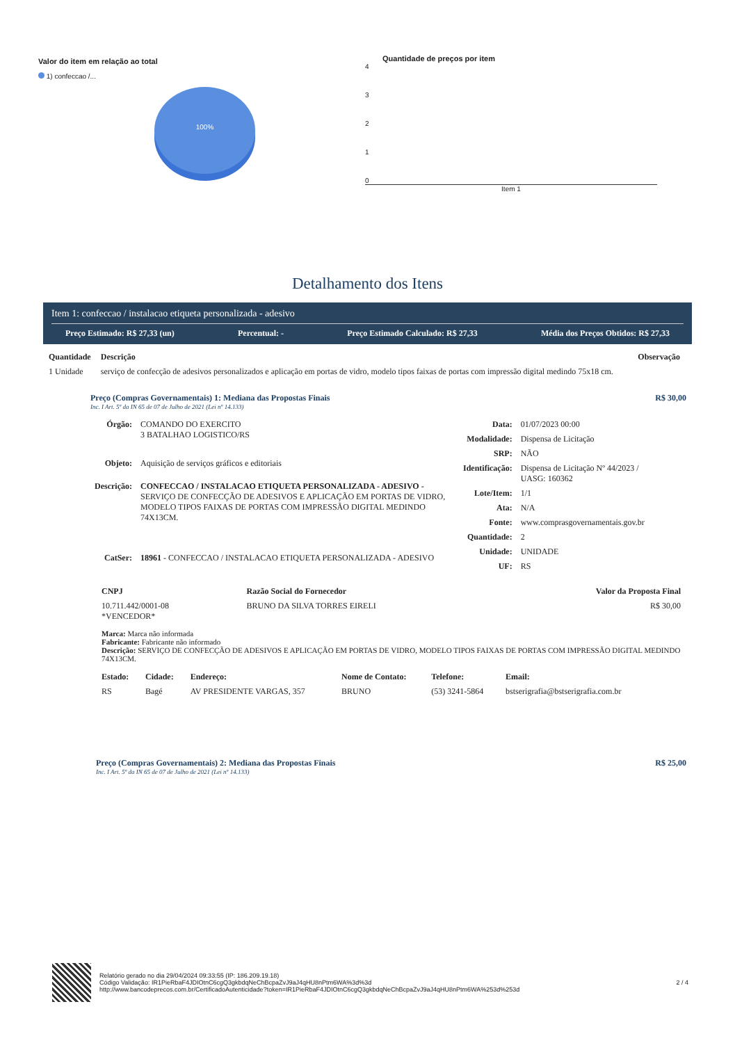Valor do item em relação ao total
1) confeccao /...
100%
Quantidade de preços por item
4
3
2
1
0
Item 1
Detalhamento dos Itens
Item 1: confeccao / instalacao etiqueta personalizada - adesivo
Preço Estimado: R$ 27,33 (un) Percentual: - Preço Estimado Calculado: R$ 27,33 Média dos Preços Obtidos: R$ 27,33
| Quantidade | Descrição | Observação |
| --- | --- | --- |
| 1 Unidade | serviço de confecção de adesivos personalizados e aplicação em portas de vidro, modelo tipos faixas de portas com impressão digital medindo 75x18 cm. | |
Preço (Compras Governamentais) 1: Mediana das Propostas Finais
Inc. I Art. 5º da IN 65 de 07 de Julho de 2021 (Lei nº 14.133)
R$ 30,00
| Órgão: | COMANDO DO EXERCITO 3 BATALHAO LOGISTICO/RS |
| Objeto: | Aquisição de serviços gráficos e editoriais |
| Descrição: | CONFECCAO / INSTALACAO ETIQUETA PERSONALIZADA - ADESIVO - SERVIÇO DE CONFECÇÃO DE ADESIVOS E APLICAÇÃO EM PORTAS DE VIDRO, MODELO TIPOS FAIXAS DE PORTAS COM IMPRESSÃO DIGITAL MEDINDO 74X13CM. |
| CatSer: | 18961 - CONFECCAO / INSTALACAO ETIQUETA PERSONALIZADA - ADESIVO |
| Data: | 01/07/2023 00:00 |
| Modalidade: | Dispensa de Licitação |
| SRP: | NÃO |
| Identificação: | Dispensa de Licitação Nº 44/2023 / UASG: 160362 |
| Lote/Item: | 1/1 |
| Ata: | N/A |
| Fonte: | www.comprasgovernamentais.gov.br |
| Quantidade: | 2 |
| Unidade: | UNIDADE |
| UF: | RS |
| CNPJ | Razão Social do Fornecedor | Valor da Proposta Final |
| --- | --- | --- |
| 10.711.442/0001-08 *VENCEDOR* | BRUNO DA SILVA TORRES EIRELI | R$ 30,00 |
Marca: Marca não informada
Fabricante: Fabricante não informado
Descrição: SERVIÇO DE CONFECÇÃO DE ADESIVOS E APLICAÇÃO EM PORTAS DE VIDRO, MODELO TIPOS FAIXAS DE PORTAS COM IMPRESSÃO DIGITAL MEDINDO 74X13CM.
| Estado: | Cidade: | Endereço: | Nome de Contato: | Telefone: | Email: |
| --- | --- | --- | --- | --- | --- |
| RS | Bagé | AV PRESIDENTE VARGAS, 357 | BRUNO | (53) 3241-5864 | bstserigrafia@bstserigrafia.com.br |
Preço (Compras Governamentais) 2: Mediana das Propostas Finais
Inc. I Art. 5º da IN 65 de 07 de Julho de 2021 (Lei nº 14.133)
R$ 25,00
Relatório gerado no dia 29/04/2024 09:33:55 (IP: 186.209.19.18)
Código Validação: IR1PieRbaF4JDIOtnC6cgQ3gkbdqNeChBcpaZvJ9aJ4qHU8nPtm6WA%3d%3d
http://www.bancodeprecos.com.br/CertificadoAutenticidade?token=IR1PieRbaF4JDIOtnC6cgQ3gkbdqNeChBcpaZvJ9aJ4qHU8nPtm6WA%253d%253d
2 / 4